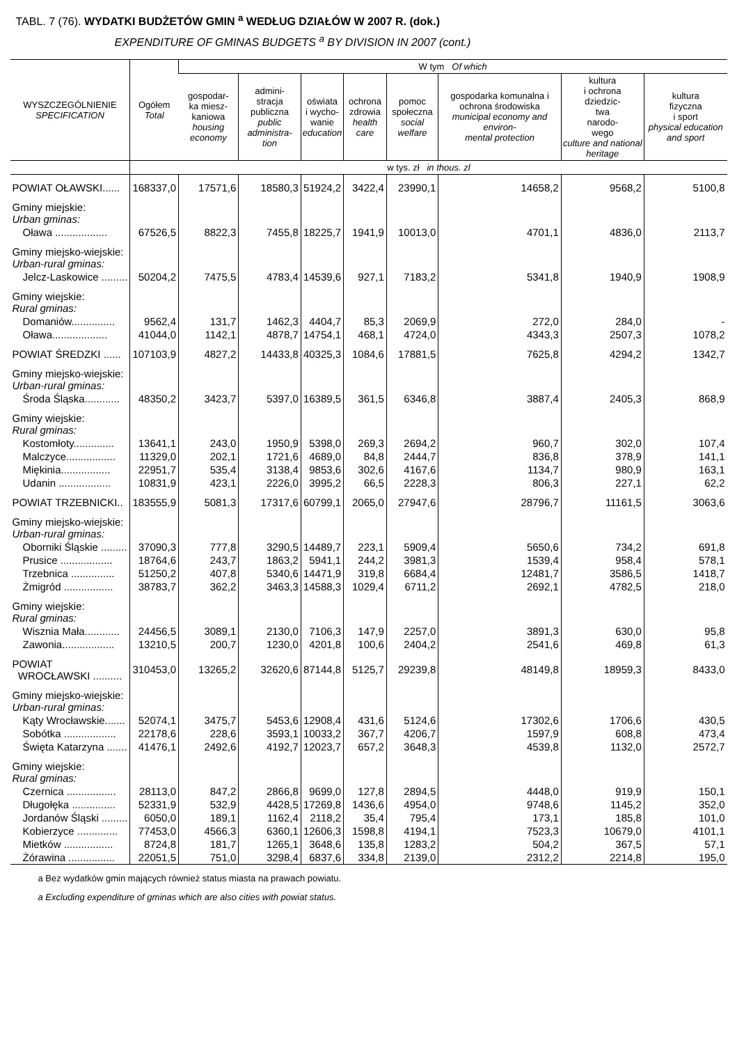TABL. 7 (76). WYDATKI BUDŻETÓW GMIN <sup>a</sup> WEDŁUG DZIAŁÓW W 2007 R. (dok.)
EXPENDITURE OF GMINAS BUDGETS <sup>a</sup> BY DIVISION IN 2007 (cont.)
| WYSZCZEGÓLNIENIE SPECIFICATION | Ogółem Total | W tym Of which | | | | | | | |
| --- | --- | --- | --- | --- | --- | --- | --- | --- | --- |
| | | gospodar- ka miesz- kaniowa housing economy | admini- stracja publiczna public administra- tion | oświata i wycho- wanie education | ochrona zdrowia health care | pomoc społeczna social welfare | gospodarka komunalna i ochrona środowiska municipal economy and environ- mental protection | kultura i ochrona dziedzic- twa narodo- wego culture and national heritage | kultura fizyczna i sport physical education and sport |
| | w tys. zł in thous. zl | | | | | | | | |
| POWIAT OŁAWSKI...... | 168337,0 | 17571,6 | 18580,3 | 51924,2 | 3422,4 | 23990,1 | 14658,2 | 9568,2 | 5100,8 |
| Gminy miejskie: Urban gminas: | | | | | | | | | |
| Oława .................. | 67526,5 | 8822,3 | 7455,8 | 18225,7 | 1941,9 | 10013,0 | 4701,1 | 4836,0 | 2113,7 |
| Gminy miejsko-wiejskie: Urban-rural gminas: | | | | | | | | | |
| Jelcz-Laskowice ......... | 50204,2 | 7475,5 | 4783,4 | 14539,6 | 927,1 | 7183,2 | 5341,8 | 1940,9 | 1908,9 |
| Gminy wiejskie: Rural gminas: | | | | | | | | | |
| Domaniów............... | 9562,4 | 131,7 | 1462,3 | 4404,7 | 85,3 | 2069,9 | 272,0 | 284,0 | - |
| Oława................... | 41044,0 | 1142,1 | 4878,7 | 14754,1 | 468,1 | 4724,0 | 4343,3 | 2507,3 | 1078,2 |
| POWIAT ŚREDZKI ...... | 107103,9 | 4827,2 | 14433,8 | 40325,3 | 1084,6 | 17881,5 | 7625,8 | 4294,2 | 1342,7 |
| Gminy miejsko-wiejskie: Urban-rural gminas: | | | | | | | | | |
| Środa Śląska............ | 48350,2 | 3423,7 | 5397,0 | 16389,5 | 361,5 | 6346,8 | 3887,4 | 2405,3 | 868,9 |
| Gminy wiejskie: Rural gminas: | | | | | | | | | |
| Kostomłoty.............. | 13641,1 | 243,0 | 1950,9 | 5398,0 | 269,3 | 2694,2 | 960,7 | 302,0 | 107,4 |
| Malczyce................. | 11329,0 | 202,1 | 1721,6 | 4689,0 | 84,8 | 2444,7 | 836,8 | 378,9 | 141,1 |
| Miękinia................. | 22951,7 | 535,4 | 3138,4 | 9853,6 | 302,6 | 4167,6 | 1134,7 | 980,9 | 163,1 |
| Udanin .................. | 10831,9 | 423,1 | 2226,0 | 3995,2 | 66,5 | 2228,3 | 806,3 | 227,1 | 62,2 |
| POWIAT TRZEBNICKI.. | 183555,9 | 5081,3 | 17317,6 | 60799,1 | 2065,0 | 27947,6 | 28796,7 | 11161,5 | 3063,6 |
| Gminy miejsko-wiejskie: Urban-rural gminas: | | | | | | | | | |
| Oborniki Śląskie ......... | 37090,3 | 777,8 | 3290,5 | 14489,7 | 223,1 | 5909,4 | 5650,6 | 734,2 | 691,8 |
| Prusice .................. | 18764,6 | 243,7 | 1863,2 | 5941,1 | 244,2 | 3981,3 | 1539,4 | 958,4 | 578,1 |
| Trzebnica ............... | 51250,2 | 407,8 | 5340,6 | 14471,9 | 319,8 | 6684,4 | 12481,7 | 3586,5 | 1418,7 |
| Żmigród ................. | 38783,7 | 362,2 | 3463,3 | 14588,3 | 1029,4 | 6711,2 | 2692,1 | 4782,5 | 218,0 |
| Gminy wiejskie: Rural gminas: | | | | | | | | | |
| Wisznia Mała............ | 24456,5 | 3089,1 | 2130,0 | 7106,3 | 147,9 | 2257,0 | 3891,3 | 630,0 | 95,8 |
| Zawonia.................. | 13210,5 | 200,7 | 1230,0 | 4201,8 | 100,6 | 2404,2 | 2541,6 | 469,8 | 61,3 |
| POWIAT WROCŁAWSKI .......... | 310453,0 | 13265,2 | 32620,6 | 87144,8 | 5125,7 | 29239,8 | 48149,8 | 18959,3 | 8433,0 |
| Gminy miejsko-wiejskie: Urban-rural gminas: | | | | | | | | | |
| Kąty Wrocławskie....... | 52074,1 | 3475,7 | 5453,6 | 12908,4 | 431,6 | 5124,6 | 17302,6 | 1706,6 | 430,5 |
| Sobótka .................. | 22178,6 | 228,6 | 3593,1 | 10033,2 | 367,7 | 4206,7 | 1597,9 | 608,8 | 473,4 |
| Święta Katarzyna ....... | 41476,1 | 2492,6 | 4192,7 | 12023,7 | 657,2 | 3648,3 | 4539,8 | 1132,0 | 2572,7 |
| Gminy wiejskie: Rural gminas: | | | | | | | | | |
| Czernica ................. | 28113,0 | 847,2 | 2866,8 | 9699,0 | 127,8 | 2894,5 | 4448,0 | 919,9 | 150,1 |
| Długołęka ............... | 52331,9 | 532,9 | 4428,5 | 17269,8 | 1436,6 | 4954,0 | 9748,6 | 1145,2 | 352,0 |
| Jordanów Śląski ......... | 6050,0 | 189,1 | 1162,4 | 2118,2 | 35,4 | 795,4 | 173,1 | 185,8 | 101,0 |
| Kobierzyce .............. | 77453,0 | 4566,3 | 6360,1 | 12606,3 | 1598,8 | 4194,1 | 7523,3 | 10679,0 | 4101,1 |
| Mietków ................. | 8724,8 | 181,7 | 1265,1 | 3648,6 | 135,8 | 1283,2 | 504,2 | 367,5 | 57,1 |
| Żórawina ................ | 22051,5 | 751,0 | 3298,4 | 6837,6 | 334,8 | 2139,0 | 2312,2 | 2214,8 | 195,0 |
a Bez wydatków gmin mających również status miasta na prawach powiatu.
a Excluding expenditure of gminas which are also cities with powiat status.